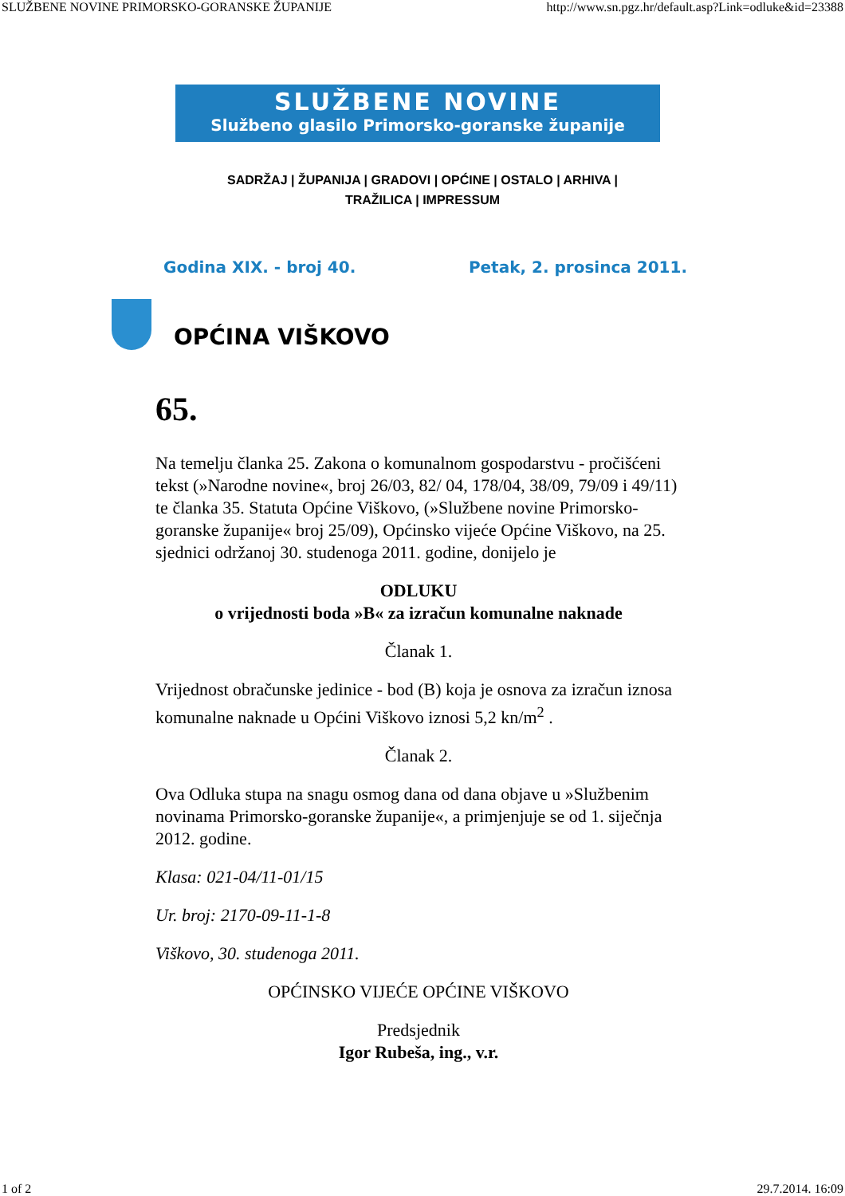SLUŽBENE NOVINE PRIMORSKO-GORANSKE ŽUPANIJE http://www.sn.pgz.hr/default.asp?Link=odluke&id=23388
SLUŽBENE NOVINE
Službeno glasilo Primorsko-goranske županije
SADRŽAJ | ŽUPANIJA | GRADOVI | OPĆINE | OSTALO | ARHIVA |
TRAŽILICA | IMPRESSUM
Godina XIX. - broj 40. Petak, 2. prosinca 2011.
OPĆINA VIŠKOVO
65.
Na temelju članka 25. Zakona o komunalnom gospodarstvu - pročišćeni tekst (»Narodne novine«, broj 26/03, 82/ 04, 178/04, 38/09, 79/09 i 49/11) te članka 35. Statuta Općine Viškovo, (»Službene novine Primorsko-goranske županije« broj 25/09), Općinsko vijeće Općine Viškovo, na 25. sjednici održanoj 30. studenoga 2011. godine, donijelo je
ODLUKU
o vrijednosti boda »B« za izračun komunalne naknade
Članak 1.
Vrijednost obračunske jedinice - bod (B) koja je osnova za izračun iznosa komunalne naknade u Općini Viškovo iznosi 5,2 kn/m<sup>2</sup> .
Članak 2.
Ova Odluka stupa na snagu osmog dana od dana objave u »Službenim novinama Primorsko-goranske županije«, a primjenjuje se od 1. siječnja 2012. godine.
Klasa: 021-04/11-01/15
Ur. broj: 2170-09-11-1-8
Viškovo, 30. studenoga 2011.
OPĆINSKO VIJEĆE OPĆINE VIŠKOVO
Predsjednik
Igor Rubeša, ing., v.r.
1 of 2 29.7.2014. 16:09